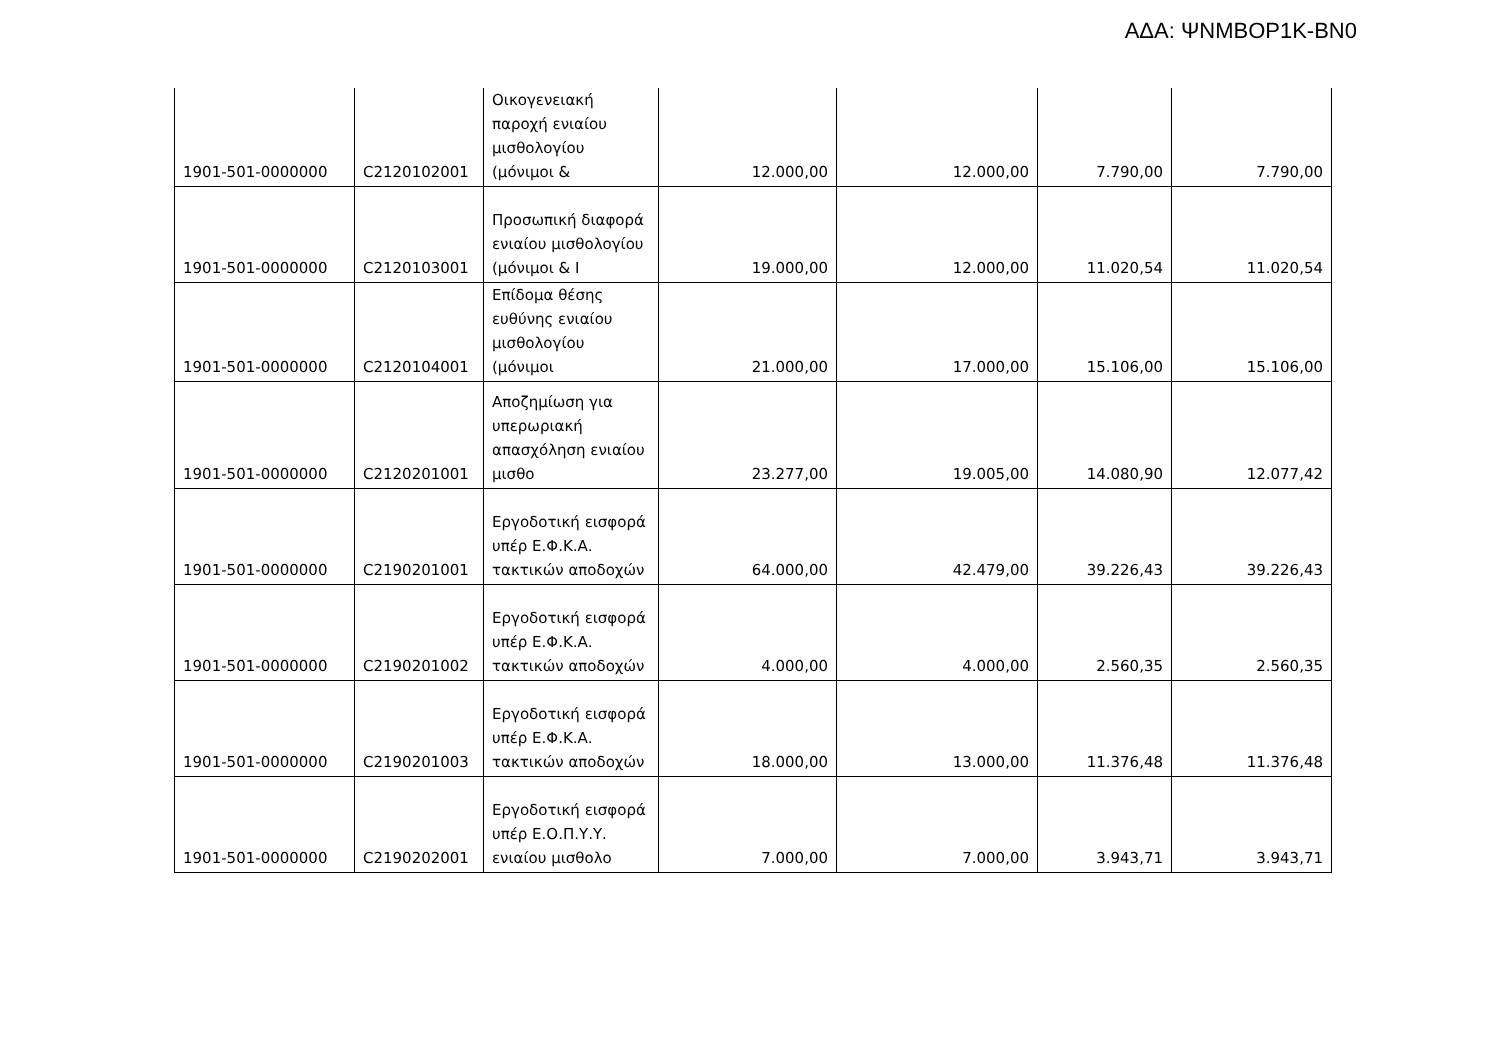ΑΔΑ: ΨΝΜΒΟΡ1Κ-ΒΝ0
| 1901-501-0000000 | C2120102001 | Οικογενειακή παροχή ενιαίου μισθολογίου (μόνιμοι & | 12.000,00 | 12.000,00 | 7.790,00 | 7.790,00 |
| 1901-501-0000000 | C2120103001 | Προσωπική διαφορά ενιαίου μισθολογίου (μόνιμοι & Ι | 19.000,00 | 12.000,00 | 11.020,54 | 11.020,54 |
| 1901-501-0000000 | C2120104001 | Επίδομα θέσης ευθύνης ενιαίου μισθολογίου (μόνιμοι | 21.000,00 | 17.000,00 | 15.106,00 | 15.106,00 |
| 1901-501-0000000 | C2120201001 | Αποζημίωση για υπερωριακή απασχόληση ενιαίου μισθο | 23.277,00 | 19.005,00 | 14.080,90 | 12.077,42 |
| 1901-501-0000000 | C2190201001 | Εργοδοτική εισφορά υπέρ Ε.Φ.Κ.Α. τακτικών αποδοχών | 64.000,00 | 42.479,00 | 39.226,43 | 39.226,43 |
| 1901-501-0000000 | C2190201002 | Εργοδοτική εισφορά υπέρ Ε.Φ.Κ.Α. τακτικών αποδοχών | 4.000,00 | 4.000,00 | 2.560,35 | 2.560,35 |
| 1901-501-0000000 | C2190201003 | Εργοδοτική εισφορά υπέρ Ε.Φ.Κ.Α. τακτικών αποδοχών | 18.000,00 | 13.000,00 | 11.376,48 | 11.376,48 |
| 1901-501-0000000 | C2190202001 | Εργοδοτική εισφορά υπέρ Ε.Ο.Π.Υ.Υ. ενιαίου μισθολο | 7.000,00 | 7.000,00 | 3.943,71 | 3.943,71 |